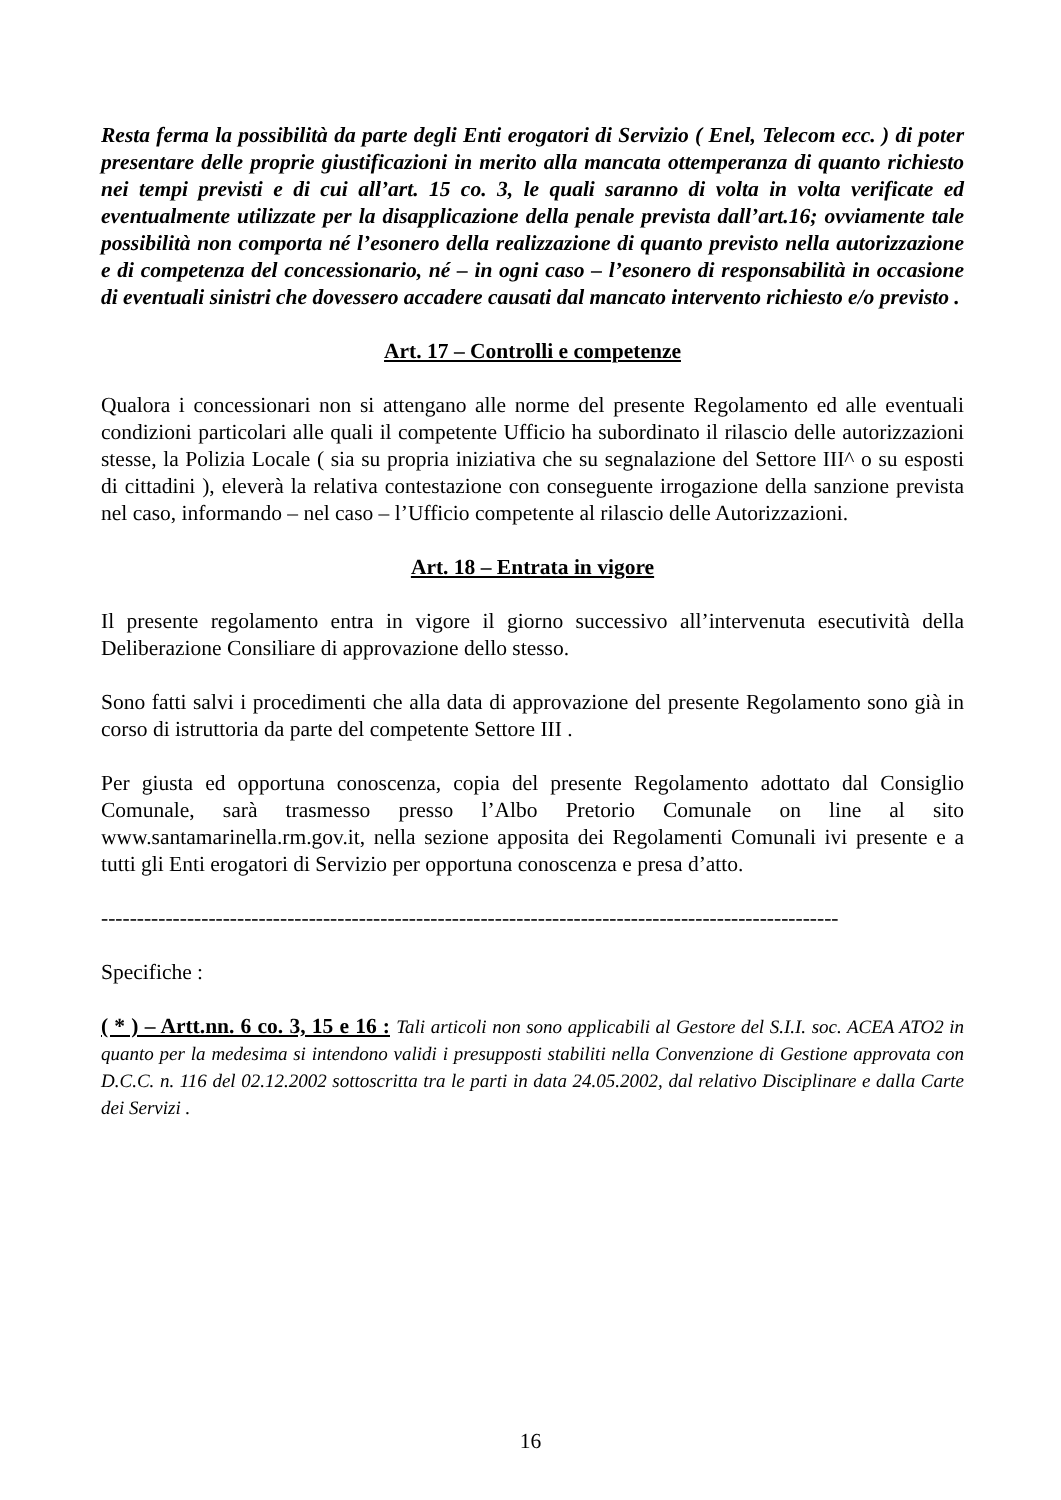Resta ferma la possibilità da parte degli Enti erogatori di Servizio ( Enel, Telecom ecc. ) di poter presentare delle proprie giustificazioni in merito alla mancata ottemperanza di quanto richiesto nei tempi previsti e di cui all’art. 15 co. 3, le quali saranno di volta in volta verificate ed eventualmente utilizzate per la disapplicazione della penale prevista dall’art.16; ovviamente tale possibilità non comporta né l’esonero della realizzazione di quanto previsto nella autorizzazione e di competenza del concessionario, né – in ogni caso – l’esonero di responsabilità in occasione di eventuali sinistri che dovessero accadere causati dal mancato intervento richiesto e/o previsto .
Art. 17 – Controlli e competenze
Qualora i concessionari non si attengano alle norme del presente Regolamento ed alle eventuali condizioni particolari alle quali il competente Ufficio ha subordinato il rilascio delle autorizzazioni stesse, la Polizia Locale ( sia su propria iniziativa che su segnalazione del Settore III^ o su esposti di cittadini ), eleverà la relativa contestazione con conseguente irrogazione della sanzione prevista nel caso, informando – nel caso – l’Ufficio competente al rilascio delle Autorizzazioni.
Art. 18 – Entrata in vigore
Il presente regolamento entra in vigore il giorno successivo all’intervenuta esecutività della Deliberazione Consiliare di approvazione dello stesso.
Sono fatti salvi i procedimenti che alla data di approvazione del presente Regolamento sono già in corso di istruttoria da parte del competente Settore III .
Per giusta ed opportuna conoscenza, copia del presente Regolamento adottato dal Consiglio Comunale, sarà trasmesso presso l’Albo Pretorio Comunale on line al sito www.santamarinella.rm.gov.it, nella sezione apposita dei Regolamenti Comunali ivi presente e a tutti gli Enti erogatori di Servizio per opportuna conoscenza e presa d’atto.
-------------------------------------------------------------------------------------------------------
Specifiche :
( * ) – Artt.nn. 6 co. 3, 15 e 16 : Tali articoli non sono applicabili al Gestore del S.I.I. soc. ACEA ATO2 in quanto per la medesima si intendono validi i presupposti stabiliti nella Convenzione di Gestione approvata con D.C.C. n. 116 del 02.12.2002 sottoscritta tra le parti in data 24.05.2002, dal relativo Disciplinare e dalla Carte dei Servizi .
16